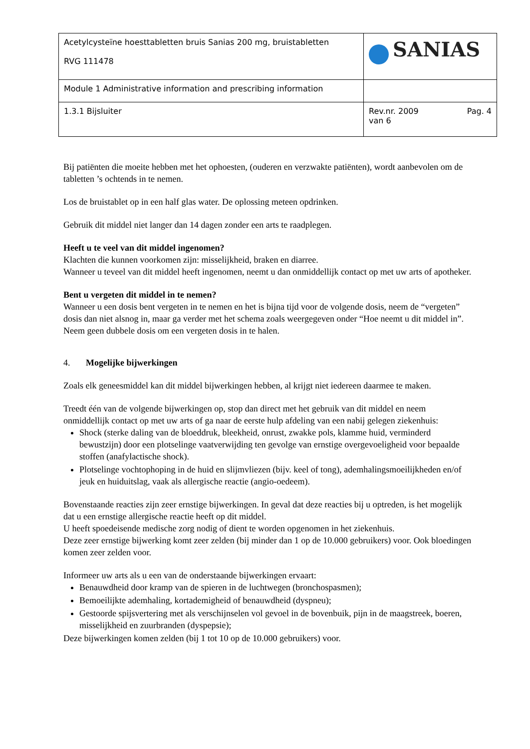| Acetylcysteïne hoesttabletten bruis Sanias 200 mg, bruistabletten RVG 111478 | SANIAS |
| Module 1 Administrative information and prescribing information | |
| 1.3.1 Bijsluiter | Rev.nr. 2009 Pag. 4 van 6 |
Bij patiënten die moeite hebben met het ophoesten, (ouderen en verzwakte patiënten), wordt aanbevolen om de tabletten ’s ochtends in te nemen.
Los de bruistablet op in een half glas water. De oplossing meteen opdrinken.
Gebruik dit middel niet langer dan 14 dagen zonder een arts te raadplegen.
Heeft u te veel van dit middel ingenomen?
Klachten die kunnen voorkomen zijn: misselijkheid, braken en diarree.
Wanneer u teveel van dit middel heeft ingenomen, neemt u dan onmiddellijk contact op met uw arts of apotheker.
Bent u vergeten dit middel in te nemen?
Wanneer u een dosis bent vergeten in te nemen en het is bijna tijd voor de volgende dosis, neem de “vergeten” dosis dan niet alsnog in, maar ga verder met het schema zoals weergegeven onder “Hoe neemt u dit middel in”. Neem geen dubbele dosis om een vergeten dosis in te halen.
4. Mogelijke bijwerkingen
Zoals elk geneesmiddel kan dit middel bijwerkingen hebben, al krijgt niet iedereen daarmee te maken.
Treedt één van de volgende bijwerkingen op, stop dan direct met het gebruik van dit middel en neem onmiddellijk contact op met uw arts of ga naar de eerste hulp afdeling van een nabij gelegen ziekenhuis:
Shock (sterke daling van de bloeddruk, bleekheid, onrust, zwakke pols, klamme huid, verminderd bewustzijn) door een plotselinge vaatverwijding ten gevolge van ernstige overgevoeligheid voor bepaalde stoffen (anafylactische shock).
Plotselinge vochtophoping in de huid en slijmvliezen (bijv. keel of tong), ademhalingsmoeilijkheden en/of jeuk en huiduitslag, vaak als allergische reactie (angio-oedeem).
Bovenstaande reacties zijn zeer ernstige bijwerkingen. In geval dat deze reacties bij u optreden, is het mogelijk dat u een ernstige allergische reactie heeft op dit middel.
U heeft spoedeisende medische zorg nodig of dient te worden opgenomen in het ziekenhuis.
Deze zeer ernstige bijwerking komt zeer zelden (bij minder dan 1 op de 10.000 gebruikers) voor. Ook bloedingen komen zeer zelden voor.
Informeer uw arts als u een van de onderstaande bijwerkingen ervaart:
Benauwdheid door kramp van de spieren in de luchtwegen (bronchospasmen);
Bemoeilijkte ademhaling, kortademigheid of benauwdheid (dyspneu);
Gestoorde spijsvertering met als verschijnselen vol gevoel in de bovenbuik, pijn in de maagstreek, boeren, misselijkheid en zuurbranden (dyspepsie);
Deze bijwerkingen komen zelden (bij 1 tot 10 op de 10.000 gebruikers) voor.